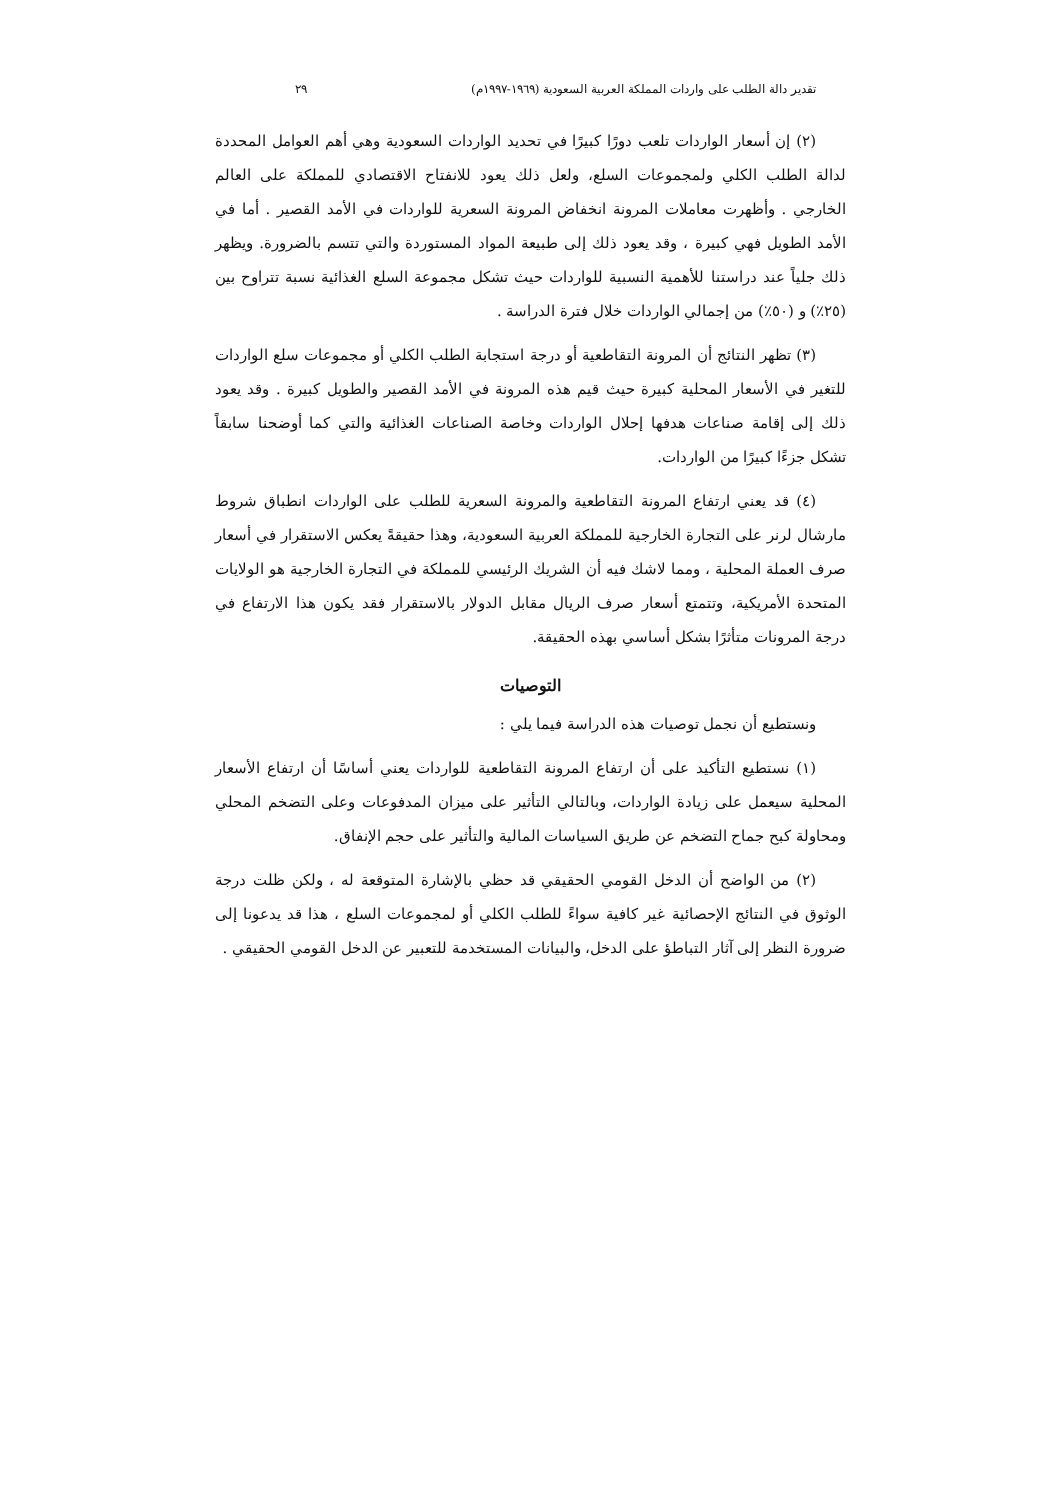تقدير دالة الطلب على واردات المملكة العربية السعودية (١٩٦٩-١٩٩٧م) ٢٩
(٢) إن أسعار الواردات تلعب دورًا كبيرًا في تحديد الواردات السعودية وهي أهم العوامل المحددة لدالة الطلب الكلي ولمجموعات السلع، ولعل ذلك يعود للانفتاح الاقتصادي للمملكة على العالم الخارجي . وأظهرت معاملات المرونة انخفاض المرونة السعرية للواردات في الأمد القصير . أما في الأمد الطويل فهي كبيرة ، وقد يعود ذلك إلى طبيعة المواد المستوردة والتي تتسم بالضرورة. ويظهر ذلك جلياً عند دراستنا للأهمية النسبية للواردات حيث تشكل مجموعة السلع الغذائية نسبة تتراوح بين (٢٥٪) و (٥٠٪) من إجمالي الواردات خلال فترة الدراسة .
(٣) تظهر النتائج أن المرونة التقاطعية أو درجة استجابة الطلب الكلي أو مجموعات سلع الواردات للتغير في الأسعار المحلية كبيرة حيث قيم هذه المرونة في الأمد القصير والطويل كبيرة . وقد يعود ذلك إلى إقامة صناعات هدفها إحلال الواردات وخاصة الصناعات الغذائية والتي كما أوضحنا سابقاً تشكل جزءًا كبيرًا من الواردات.
(٤) قد يعني ارتفاع المرونة التقاطعية والمرونة السعرية للطلب على الواردات انطباق شروط مارشال لرنر على التجارة الخارجية للمملكة العربية السعودية، وهذا حقيقةً يعكس الاستقرار في أسعار صرف العملة المحلية ، ومما لاشك فيه أن الشريك الرئيسي للمملكة في التجارة الخارجية هو الولايات المتحدة الأمريكية، وتتمتع أسعار صرف الريال مقابل الدولار بالاستقرار فقد يكون هذا الارتفاع في درجة المرونات متأثرًا بشكل أساسي بهذه الحقيقة.
التوصيات
ونستطيع أن نجمل توصيات هذه الدراسة فيما يلي :
(١) نستطيع التأكيد على أن ارتفاع المرونة التقاطعية للواردات يعني أساسًا أن ارتفاع الأسعار المحلية سيعمل على زيادة الواردات، وبالتالي التأثير على ميزان المدفوعات وعلى التضخم المحلي ومحاولة كبح جماح التضخم عن طريق السياسات المالية والتأثير على حجم الإنفاق.
(٢) من الواضح أن الدخل القومي الحقيقي قد حظي بالإشارة المتوقعة له ، ولكن ظلت درجة الوثوق في النتائج الإحصائية غير كافية سواءً للطلب الكلي أو لمجموعات السلع ، هذا قد يدعونا إلى ضرورة النظر إلى آثار التباطؤ على الدخل، والبيانات المستخدمة للتعبير عن الدخل القومي الحقيقي .